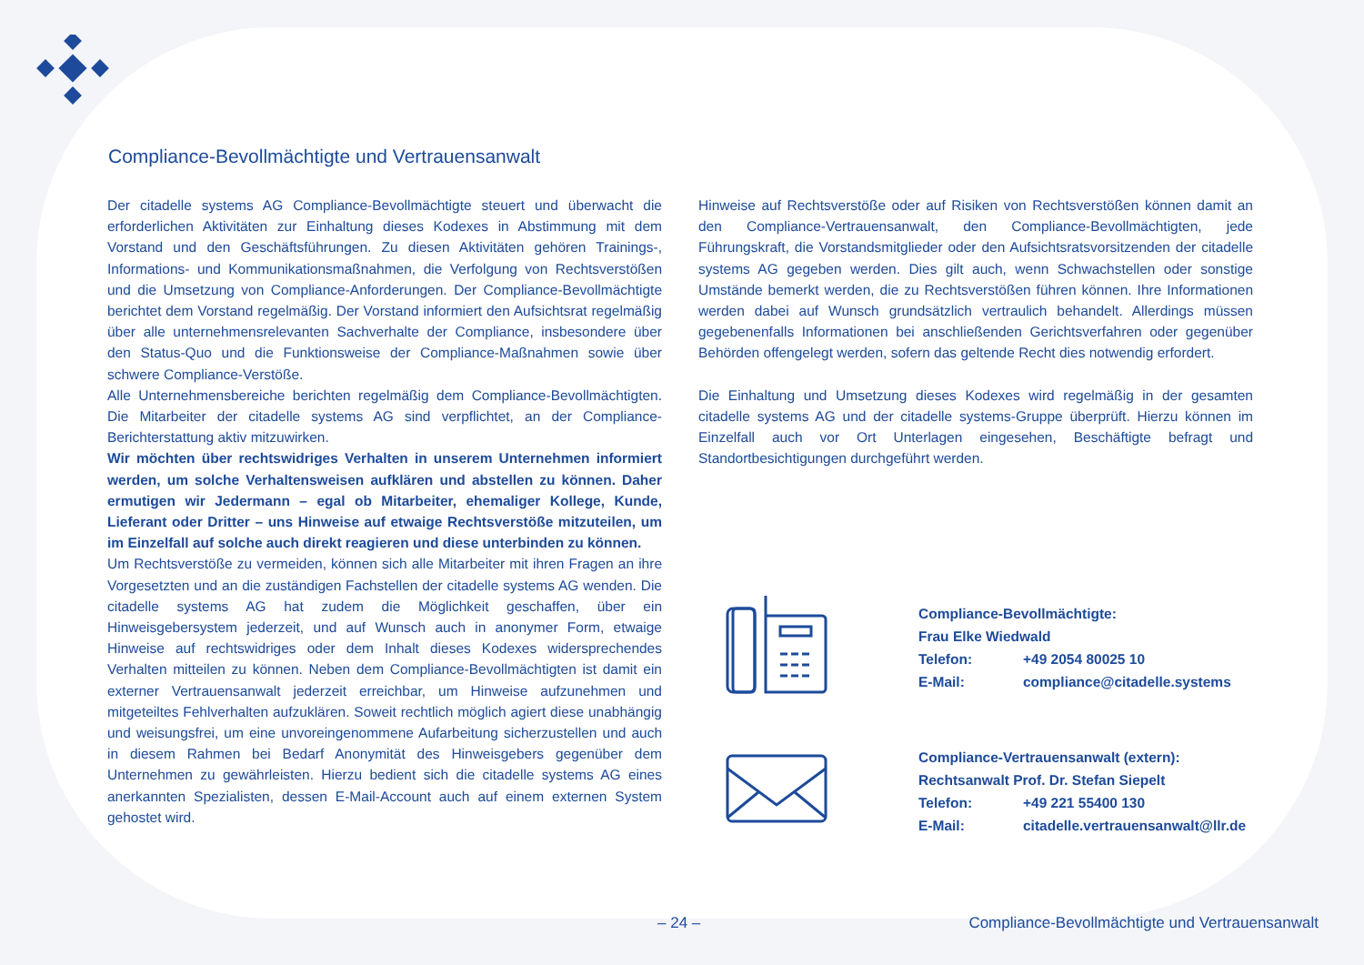Compliance-Bevollmächtigte und Vertrauensanwalt
Der citadelle systems AG Compliance-Bevollmächtigte steuert und überwacht die erforderlichen Aktivitäten zur Einhaltung dieses Kodexes in Abstimmung mit dem Vorstand und den Geschäftsführungen. Zu diesen Aktivitäten gehören Trainings-, Informations- und Kommunikationsmaßnahmen, die Verfolgung von Rechtsverstößen und die Umsetzung von Compliance-Anforderungen. Der Compliance-Bevollmächtigte berichtet dem Vorstand regelmäßig. Der Vorstand informiert den Aufsichtsrat regelmäßig über alle unternehmensrelevanten Sachverhalte der Compliance, insbesondere über den Status-Quo und die Funktionsweise der Compliance-Maßnahmen sowie über schwere Compliance-Verstöße.
Alle Unternehmensbereiche berichten regelmäßig dem Compliance-Bevollmächtigten. Die Mitarbeiter der citadelle systems AG sind verpflichtet, an der Compliance-Berichterstattung aktiv mitzuwirken.
Wir möchten über rechtswidriges Verhalten in unserem Unternehmen informiert werden, um solche Verhaltensweisen aufklären und abstellen zu können. Daher ermutigen wir Jedermann – egal ob Mitarbeiter, ehemaliger Kollege, Kunde, Lieferant oder Dritter – uns Hinweise auf etwaige Rechtsverstöße mitzuteilen, um im Einzelfall auf solche auch direkt reagieren und diese unterbinden zu können.
Um Rechtsverstöße zu vermeiden, können sich alle Mitarbeiter mit ihren Fragen an ihre Vorgesetzten und an die zuständigen Fachstellen der citadelle systems AG wenden. Die citadelle systems AG hat zudem die Möglichkeit geschaffen, über ein Hinweisgebersystem jederzeit, und auf Wunsch auch in anonymer Form, etwaige Hinweise auf rechtswidriges oder dem Inhalt dieses Kodexes widersprechendes Verhalten mitteilen zu können. Neben dem Compliance-Bevollmächtigten ist damit ein externer Vertrauensanwalt jederzeit erreichbar, um Hinweise aufzunehmen und mitgeteiltes Fehlverhalten aufzuklären. Soweit rechtlich möglich agiert diese unabhängig und weisungsfrei, um eine unvoreingenommene Aufarbeitung sicherzustellen und auch in diesem Rahmen bei Bedarf Anonymität des Hinweisgebers gegenüber dem Unternehmen zu gewährleisten. Hierzu bedient sich die citadelle systems AG eines anerkannten Spezialisten, dessen E-Mail-Account auch auf einem externen System gehostet wird.
Hinweise auf Rechtsverstöße oder auf Risiken von Rechtsverstößen können damit an den Compliance-Vertrauensanwalt, den Compliance-Bevollmächtigten, jede Führungskraft, die Vorstandsmitglieder oder den Aufsichtsratsvorsitzenden der citadelle systems AG gegeben werden. Dies gilt auch, wenn Schwachstellen oder sonstige Umstände bemerkt werden, die zu Rechtsverstößen führen können. Ihre Informationen werden dabei auf Wunsch grundsätzlich vertraulich behandelt. Allerdings müssen gegebenenfalls Informationen bei anschließenden Gerichtsverfahren oder gegenüber Behörden offengelegt werden, sofern das geltende Recht dies notwendig erfordert.
Die Einhaltung und Umsetzung dieses Kodexes wird regelmäßig in der gesamten citadelle systems AG und der citadelle systems-Gruppe überprüft. Hierzu können im Einzelfall auch vor Ort Unterlagen eingesehen, Beschäftigte befragt und Standortbesichtigungen durchgeführt werden.
| Compliance-Bevollmächtigte: | |
| Frau Elke Wiedwald | |
| Telefon: | +49 2054 80025 10 |
| E-Mail: | compliance@citadelle.systems |
| Compliance-Vertrauensanwalt (extern): | |
| Rechtsanwalt Prof. Dr. Stefan Siepelt | |
| Telefon: | +49 221 55400 130 |
| E-Mail: | citadelle.vertrauensanwalt@llr.de |
– 24 – Compliance-Bevollmächtigte und Vertrauensanwalt